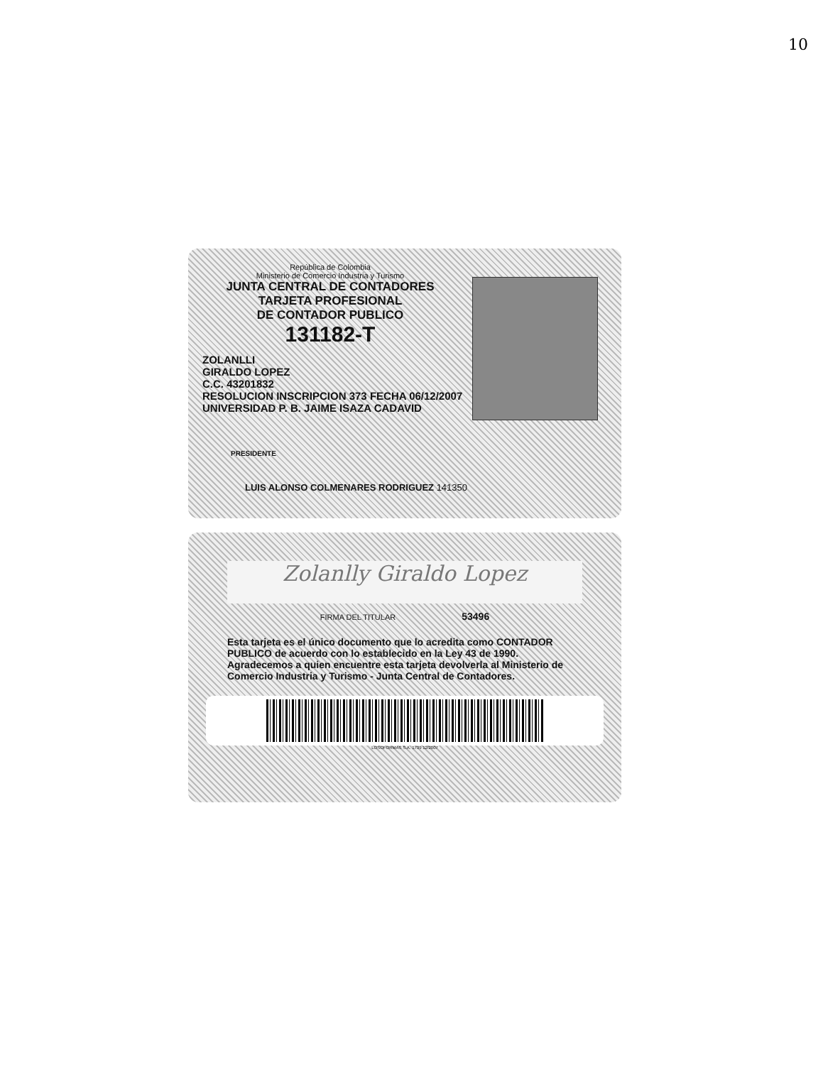10
República de Colombia
Ministerio de Comercio Industria y Turismo
JUNTA CENTRAL DE CONTADORES
TARJETA PROFESIONAL
DE CONTADOR PUBLICO
131182-T
ZOLANLLI
GIRALDO LOPEZ
C.C. 43201832
RESOLUCION INSCRIPCION 373 FECHA 06/12/2007
UNIVERSIDAD P. B. JAIME ISAZA CADAVID
PRESIDENTE
LUIS ALONSO COLMENARES RODRIGUEZ 141350
Zolanlly Giraldo Lopez
FIRMA DEL TITULAR 53496
Esta tarjeta es el único documento que lo acredita como CONTADOR PUBLICO de acuerdo con lo establecido en la Ley 43 de 1990.
Agradecemos a quien encuentre esta tarjeta devolverla al Ministerio de Comercio Industria y Turismo - Junta Central de Contadores.
LOSOFORMAS S.A. 1739 12/2007